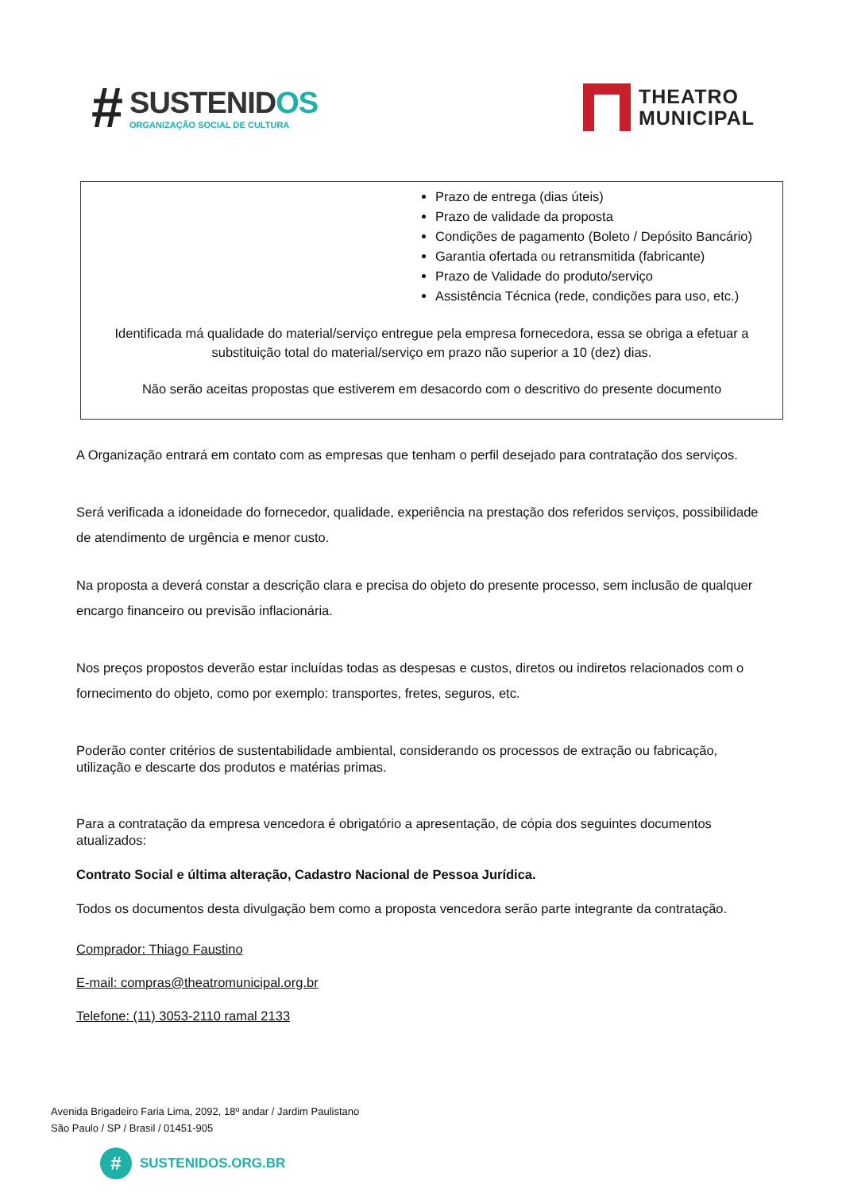#
SUSTENIDOS
ORGANIZAÇÃO SOCIAL DE CULTURA
THEATRO
MUNICIPAL
Prazo de entrega (dias úteis)
Prazo de validade da proposta
Condições de pagamento (Boleto / Depósito Bancário)
Garantia ofertada ou retransmitida (fabricante)
Prazo de Validade do produto/serviço
Assistência Técnica (rede, condições para uso, etc.)
Identificada má qualidade do material/serviço entregue pela empresa fornecedora, essa se obriga a efetuar a substituição total do material/serviço em prazo não superior a 10 (dez) dias.
Não serão aceitas propostas que estiverem em desacordo com o descritivo do presente documento
A Organização entrará em contato com as empresas que tenham o perfil desejado para contratação dos serviços.
Será verificada a idoneidade do fornecedor, qualidade, experiência na prestação dos referidos serviços, possibilidade de atendimento de urgência e menor custo.
Na proposta a deverá constar a descrição clara e precisa do objeto do presente processo, sem inclusão de qualquer encargo financeiro ou previsão inflacionária.
Nos preços propostos deverão estar incluídas todas as despesas e custos, diretos ou indiretos relacionados com o fornecimento do objeto, como por exemplo: transportes, fretes, seguros, etc.
Poderão conter critérios de sustentabilidade ambiental, considerando os processos de extração ou fabricação, utilização e descarte dos produtos e matérias primas.
Para a contratação da empresa vencedora é obrigatório a apresentação, de cópia dos seguintes documentos atualizados:
Contrato Social e última alteração, Cadastro Nacional de Pessoa Jurídica.
Todos os documentos desta divulgação bem como a proposta vencedora serão parte integrante da contratação.
Comprador: Thiago Faustino
E-mail: compras@theatromunicipal.org.br
Telefone: (11) 3053-2110 ramal 2133
Avenida Brigadeiro Faria Lima, 2092, 18º andar / Jardim Paulistano
São Paulo / SP / Brasil / 01451-905
#
SUSTENIDOS.ORG.BR